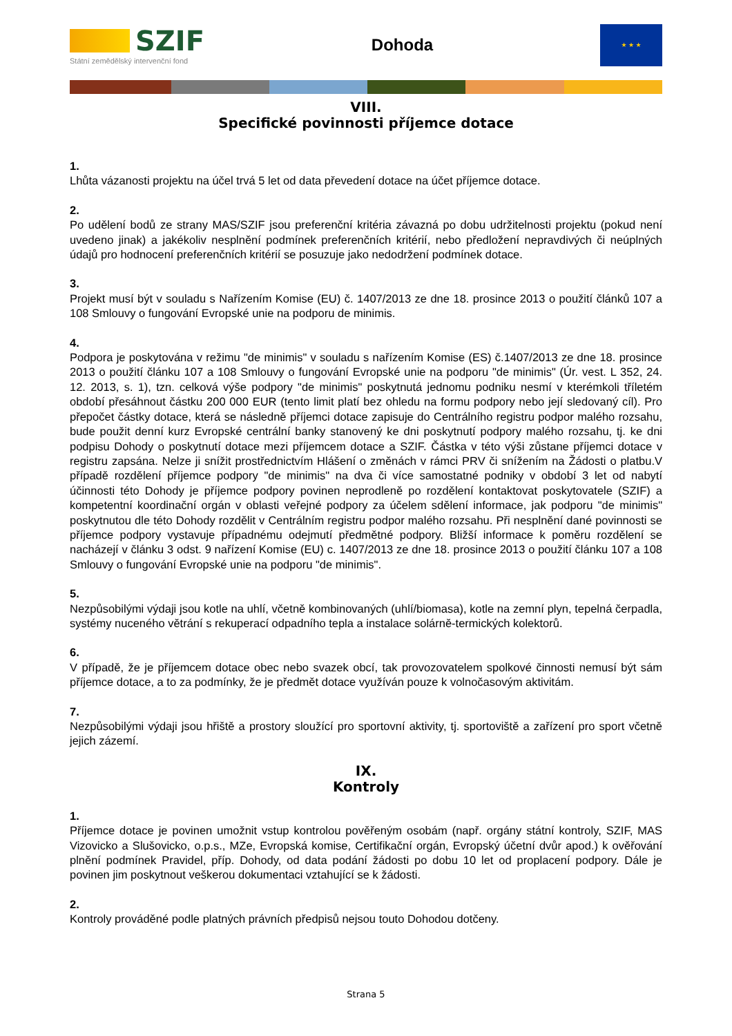SZIF
Státní zemědělský intervenční fond
Dohoda
★ ★ ★
VIII.
Specifické povinnosti příjemce dotace
1.
Lhůta vázanosti projektu na účel trvá 5 let od data převedení dotace na účet příjemce dotace.
2.
Po udělení bodů ze strany MAS/SZIF jsou preferenční kritéria závazná po dobu udržitelnosti projektu (pokud není uvedeno jinak) a jakékoliv nesplnění podmínek preferenčních kritérií, nebo předložení nepravdivých či neúplných údajů pro hodnocení preferenčních kritérií se posuzuje jako nedodržení podmínek dotace.
3.
Projekt musí být v souladu s Nařízením Komise (EU) č. 1407/2013 ze dne 18. prosince 2013 o použití článků 107 a 108 Smlouvy o fungování Evropské unie na podporu de minimis.
4.
Podpora je poskytována v režimu "de minimis" v souladu s nařízením Komise (ES) č.1407/2013 ze dne 18. prosince 2013 o použití článku 107 a 108 Smlouvy o fungování Evropské unie na podporu "de minimis" (Úr. vest. L 352, 24. 12. 2013, s. 1), tzn. celková výše podpory "de minimis" poskytnutá jednomu podniku nesmí v kterémkoli tříletém období přesáhnout částku 200 000 EUR (tento limit platí bez ohledu na formu podpory nebo její sledovaný cíl). Pro přepočet částky dotace, která se následně příjemci dotace zapisuje do Centrálního registru podpor malého rozsahu, bude použit denní kurz Evropské centrální banky stanovený ke dni poskytnutí podpory malého rozsahu, tj. ke dni podpisu Dohody o poskytnutí dotace mezi příjemcem dotace a SZIF. Částka v této výši zůstane příjemci dotace v registru zapsána. Nelze ji snížit prostřednictvím Hlášení o změnách v rámci PRV či snížením na Žádosti o platbu.V případě rozdělení příjemce podpory "de minimis" na dva či více samostatné podniky v období 3 let od nabytí účinnosti této Dohody je příjemce podpory povinen neprodleně po rozdělení kontaktovat poskytovatele (SZIF) a kompetentní koordinační orgán v oblasti veřejné podpory za účelem sdělení informace, jak podporu "de minimis" poskytnutou dle této Dohody rozdělit v Centrálním registru podpor malého rozsahu. Při nesplnění dané povinnosti se příjemce podpory vystavuje případnému odejmutí předmětné podpory. Bližší informace k poměru rozdělení se nacházejí v článku 3 odst. 9 nařízení Komise (EU) c. 1407/2013 ze dne 18. prosince 2013 o použití článku 107 a 108 Smlouvy o fungování Evropské unie na podporu "de minimis".
5.
Nezpůsobilými výdaji jsou kotle na uhlí, včetně kombinovaných (uhlí/biomasa), kotle na zemní plyn, tepelná čerpadla, systémy nuceného větrání s rekuperací odpadního tepla a instalace solárně-termických kolektorů.
6.
V případě, že je příjemcem dotace obec nebo svazek obcí, tak provozovatelem spolkové činnosti nemusí být sám příjemce dotace, a to za podmínky, že je předmět dotace využíván pouze k volnočasovým aktivitám.
7.
Nezpůsobilými výdaji jsou hřiště a prostory sloužící pro sportovní aktivity, tj. sportoviště a zařízení pro sport včetně jejich zázemí.
IX.
Kontroly
1.
Příjemce dotace je povinen umožnit vstup kontrolou pověřeným osobám (např. orgány státní kontroly, SZIF, MAS Vizovicko a Slušovicko, o.p.s., MZe, Evropská komise, Certifikační orgán, Evropský účetní dvůr apod.) k ověřování plnění podmínek Pravidel, příp. Dohody, od data podání žádosti po dobu 10 let od proplacení podpory. Dále je povinen jim poskytnout veškerou dokumentaci vztahující se k žádosti.
2.
Kontroly prováděné podle platných právních předpisů nejsou touto Dohodou dotčeny.
Strana 5